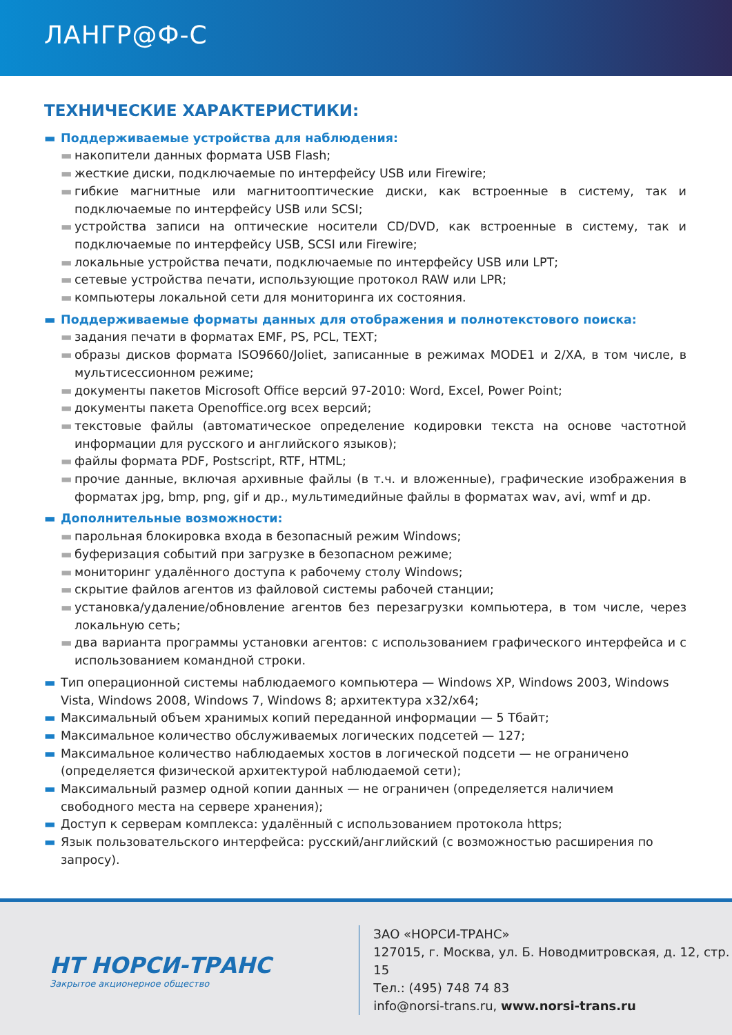ЛАНГР@Ф-С
ТЕХНИЧЕСКИЕ ХАРАКТЕРИСТИКИ:
▬ Поддерживаемые устройства для наблюдения:
▬ накопители данных формата USB Flash;
▬ жесткие диски, подключаемые по интерфейсу USB или Firewire;
▬ гибкие магнитные или магнитооптические диски, как встроенные в систему, так и подключаемые по интерфейсу USB или SCSI;
▬ устройства записи на оптические носители CD/DVD, как встроенные в систему, так и подключаемые по интерфейсу USB, SCSI или Firewire;
▬ локальные устройства печати, подключаемые по интерфейсу USB или LPT;
▬ сетевые устройства печати, использующие протокол RAW или LPR;
▬ компьютеры локальной сети для мониторинга их состояния.
▬ Поддерживаемые форматы данных для отображения и полнотекстового поиска:
▬ задания печати в форматах EMF, PS, PCL, TEXT;
▬ образы дисков формата ISO9660/Joliet, записанные в режимах MODE1 и 2/XA, в том числе, в мультисессионном режиме;
▬ документы пакетов Microsoft Office версий 97-2010: Word, Excel, Power Point;
▬ документы пакета Openoffice.org всех версий;
▬ текстовые файлы (автоматическое определение кодировки текста на основе частотной информации для русского и английского языков);
▬ файлы формата PDF, Postscript, RTF, HTML;
▬ прочие данные, включая архивные файлы (в т.ч. и вложенные), графические изображения в форматах jpg, bmp, png, gif и др., мультимедийные файлы в форматах wav, avi, wmf и др.
▬ Дополнительные возможности:
▬ парольная блокировка входа в безопасный режим Windows;
▬ буферизация событий при загрузке в безопасном режиме;
▬ мониторинг удалённого доступа к рабочему столу Windows;
▬ скрытие файлов агентов из файловой системы рабочей станции;
▬ установка/удаление/обновление агентов без перезагрузки компьютера, в том числе, через локальную сеть;
▬ два варианта программы установки агентов: с использованием графического интерфейса и с использованием командной строки.
▬ Тип операционной системы наблюдаемого компьютера — Windows XP, Windows 2003, Windows Vista, Windows 2008, Windows 7, Windows 8; архитектура x32/x64;
▬ Максимальный объем хранимых копий переданной информации — 5 Тбайт;
▬ Максимальное количество обслуживаемых логических подсетей — 127;
▬ Максимальное количество наблюдаемых хостов в логической подсети — не ограничено (определяется физической архитектурой наблюдаемой сети);
▬ Максимальный размер одной копии данных — не ограничен (определяется наличием свободного места на сервере хранения);
▬ Доступ к серверам комплекса: удалённый с использованием протокола https;
▬ Язык пользовательского интерфейса: русский/английский (с возможностью расширения по запросу).
НТ НОРСИ-ТРАНС
Закрытое акционерное общество
ЗАО «НОРСИ-ТРАНС»
127015, г. Москва, ул. Б. Новодмитровская, д. 12, стр. 15
Тел.: (495) 748 74 83
info@norsi-trans.ru, www.norsi-trans.ru